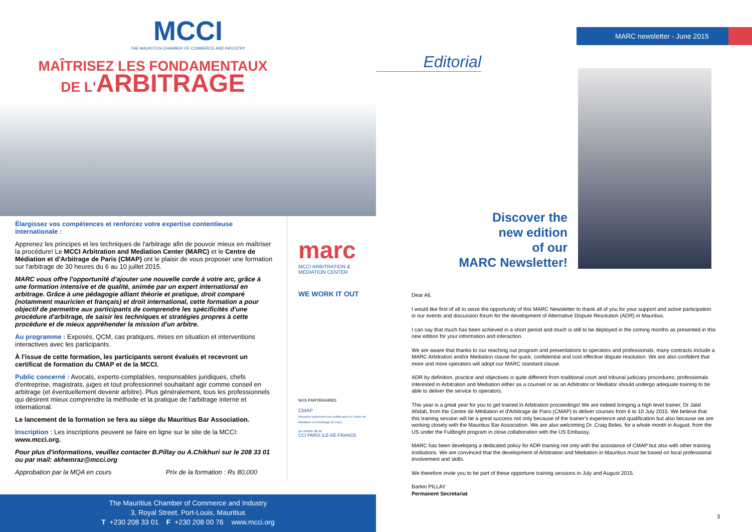MCCI
THE MAURITIUS CHAMBER OF COMMERCE AND INDUSTRY
MAÎTRISEZ LES FONDAMENTAUX
DE L'ARBITRAGE
Élargissez vos compétences et renforcez votre expertise contentieuse internationale :
Apprenez les principes et les techniques de l'arbitrage afin de pouvoir mieux en maîtriser la procédure! Le MCCI Arbitration and Mediation Center (MARC) et le Centre de Médiation et d'Arbitrage de Paris (CMAP) ont le plaisir de vous proposer une formation sur l'arbitrage de 30 heures du 6 au 10 juillet 2015.
MARC vous offre l'opportunité d'ajouter une nouvelle corde à votre arc, grâce à une formation intensive et de qualité, animée par un expert international en arbitrage. Grâce à une pédagogie alliant théorie et pratique, droit comparé (notamment mauricien et français) et droit international, cette formation a pour objectif de permettre aux participants de comprendre les spécificités d'une procédure d'arbitrage, de saisir les techniques et stratégies propres à cette procédure et de mieux appréhender la mission d'un arbitre.
Au programme : Exposés, QCM, cas pratiques, mises en situation et interventions interactives avec les participants.
À l'issue de cette formation, les participants seront évalués et recevront un certificat de formation du CMAP et de la MCCI.
Public concerné : Avocats, experts-comptables, responsables juridiques, chefs d'entreprise, magistrats, juges et tout professionnel souhaitant agir comme conseil en arbitrage (et éventuellement devenir arbitre). Plus généralement, tous les professionnels qui désirent mieux comprendre la méthode et la pratique de l'arbitrage interne et international.
Le lancement de la formation se fera au siège du Mauritius Bar Association.
Inscription : Les inscriptions peuvent se faire en ligne sur le site de la MCCI: www.mcci.org.
Pour plus d'informations, veuillez contacter B.Pillay ou A.Chikhuri sur le 208 33 01 ou par mail: akhemraz@mcci.org
Approbation par la MQA en cours Prix de la formation : Rs 80,000
marc
MCCI ARBITRATION & MEDIATION CENTER
WE WORK IT OUT
NOS PARTENAIRES
CMAP
Résoudre autrement vos conflits avec le Centre de Médiation et d'Arbitrage de Paris
un centre de la
CCI PARIS ILE-DE-FRANCE
The Mauritius Chamber of Commerce and Industry
3, Royal Street, Port-Louis, Mauritius
T +230 208 33 01 F +230 208 00 76 www.mcci.org
MARC newsletter - June 2015
Editorial
Discover the
new edition
of our
MARC Newsletter!
Dear All,
I would like first of all to seize the opportunity of this MARC Newsletter to thank all of you for your support and active participation in our events and discussion forum for the development of Alternative Dispute Resolution (ADR) in Mauritius.
I can say that much has been achieved in a short period and much is still to be deployed in the coming months as presented in this new edition for your information and interaction.
We are aware that thanks to our reaching out program and presentations to operators and professionals, many contracts include a MARC Arbitration and/or Mediation clause for quick, confidential and cost effective dispute resolution. We are also confident that more and more operators will adopt our MARC standard clause.
ADR by definition, practice and objectives is quite different from traditional court and tribunal judiciary procedures; professionals interested in Arbitration and Mediation either as a counsel or as an Arbitrator or Mediator should undergo adequate training to be able to deliver the service to operators.
This year is a great year for you to get trained in Arbitration proceedings! We are indeed bringing a high level trainer, Dr Jalal Ahdab, from the Centre de Médiation et d'Arbitrage de Paris (CMAP) to deliver courses from 6 to 10 July 2015. We believe that this training session will be a great success not only because of the trainer's experience and qualification but also because we are working closely with the Mauritius Bar Association. We are also welcoming Dr. Craig Beles, for a whole month in August, from the US under the Fullbright program in close collaboration with the US Embassy.
MARC has been developing a dedicated policy for ADR training not only with the assistance of CMAP but also with other training institutions. We are convinced that the development of Arbitration and Mediation in Mauritius must be based on local professional involvement and skills.
We therefore invite you to be part of these opportune training sessions in July and August 2015.
Barlen PILLAY
Permanent Secretariat
3